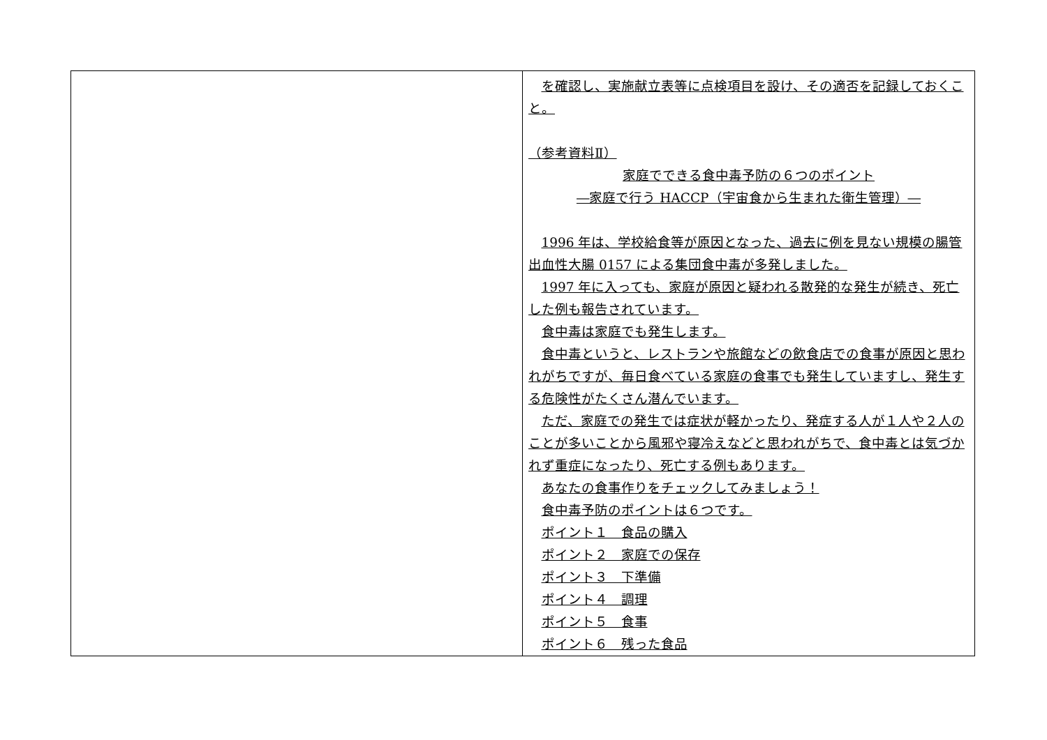| | を確認し、実施献立表等に点検項目を設け、その適否を記録しておくこと。 （参考資料Ⅱ） 家庭でできる食中毒予防の６つのポイント ―家庭で行う HACCP（宇宙食から生まれた衛生管理）― 1996 年は、学校給食等が原因となった、過去に例を見ない規模の腸管出血性大腸 0157 による集団食中毒が多発しました。 1997 年に入っても、家庭が原因と疑われる散発的な発生が続き、死亡した例も報告されています。 食中毒は家庭でも発生します。 食中毒というと、レストランや旅館などの飲食店での食事が原因と思われがちですが、毎日食べている家庭の食事でも発生していますし、発生する危険性がたくさん潜んでいます。 ただ、家庭での発生では症状が軽かったり、発症する人が１人や２人のことが多いことから風邪や寝冷えなどと思われがちで、食中毒とは気づかれず重症になったり、死亡する例もあります。 あなたの食事作りをチェックしてみましょう！ 食中毒予防のポイントは６つです。 ポイント１ 食品の購入 ポイント２ 家庭での保存 ポイント３ 下準備 ポイント４ 調理 ポイント５ 食事 ポイント６ 残った食品 |